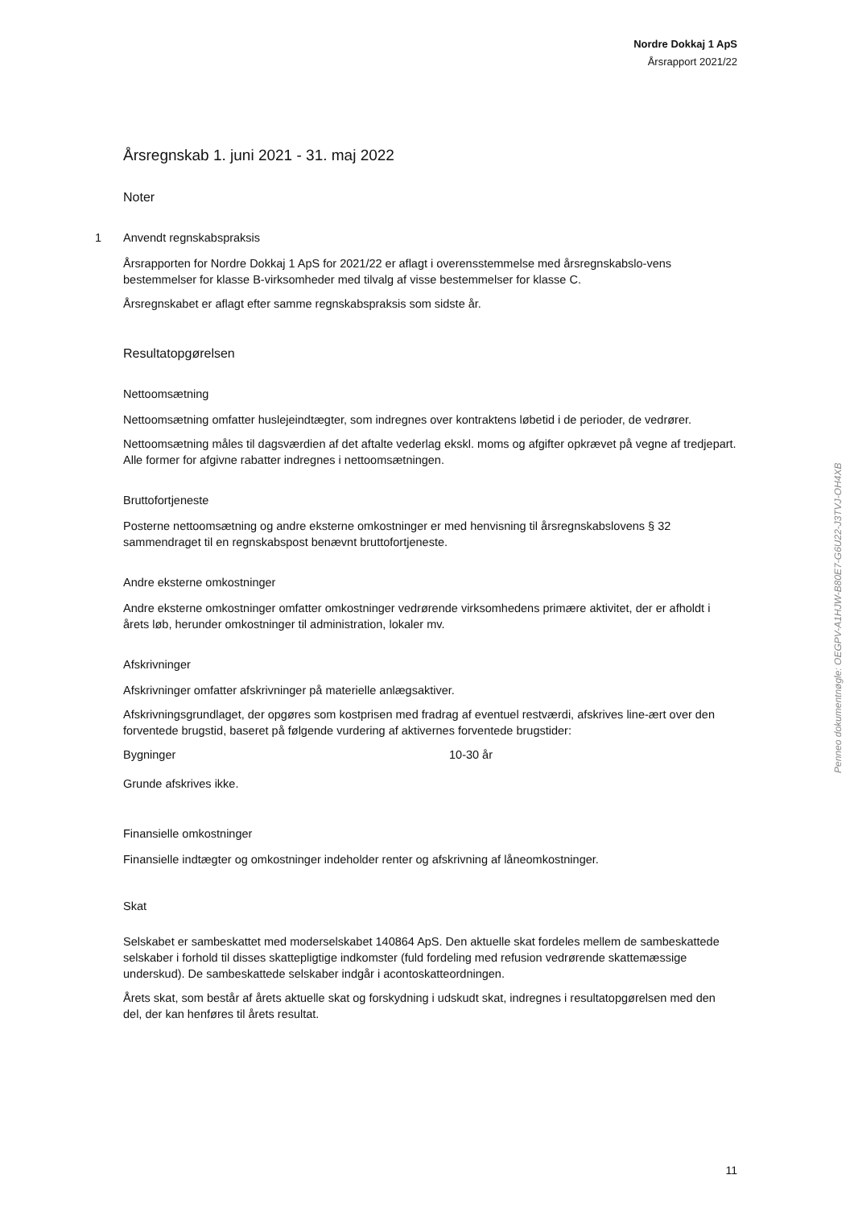Nordre Dokkaj 1 ApS
Årsrapport 2021/22
Årsregnskab 1. juni 2021 - 31. maj 2022
Noter
1 Anvendt regnskabspraksis
Årsrapporten for Nordre Dokkaj 1 ApS for 2021/22 er aflagt i overensstemmelse med årsregnskabslo-vens bestemmelser for klasse B-virksomheder med tilvalg af visse bestemmelser for klasse C.
Årsregnskabet er aflagt efter samme regnskabspraksis som sidste år.
Resultatopgørelsen
Nettoomsætning
Nettoomsætning omfatter huslejeindtægter, som indregnes over kontraktens løbetid i de perioder, de vedrører.
Nettoomsætning måles til dagsværdien af det aftalte vederlag ekskl. moms og afgifter opkrævet på vegne af tredjepart. Alle former for afgivne rabatter indregnes i nettoomsætningen.
Bruttofortjeneste
Posterne nettoomsætning og andre eksterne omkostninger er med henvisning til årsregnskabslovens § 32 sammendraget til en regnskabspost benævnt bruttofortjeneste.
Andre eksterne omkostninger
Andre eksterne omkostninger omfatter omkostninger vedrørende virksomhedens primære aktivitet, der er afholdt i årets løb, herunder omkostninger til administration, lokaler mv.
Afskrivninger
Afskrivninger omfatter afskrivninger på materielle anlægsaktiver.
Afskrivningsgrundlaget, der opgøres som kostprisen med fradrag af eventuel restværdi, afskrives line-ært over den forventede brugstid, baseret på følgende vurdering af aktivernes forventede brugstider:
| Bygninger | 10-30 år |
Grunde afskrives ikke.
Finansielle omkostninger
Finansielle indtægter og omkostninger indeholder renter og afskrivning af låneomkostninger.
Skat
Selskabet er sambeskattet med moderselskabet 140864 ApS. Den aktuelle skat fordeles mellem de sambeskattede selskaber i forhold til disses skattepligtige indkomster (fuld fordeling med refusion vedrørende skattemæssige underskud). De sambeskattede selskaber indgår i acontoskatteordningen.
Årets skat, som består af årets aktuelle skat og forskydning i udskudt skat, indregnes i resultatopgørelsen med den del, der kan henføres til årets resultat.
Penneo dokumentnøgle: OEGPV-A1HJW-B80E7-G6U22-J3TVJ-OH4XB
11